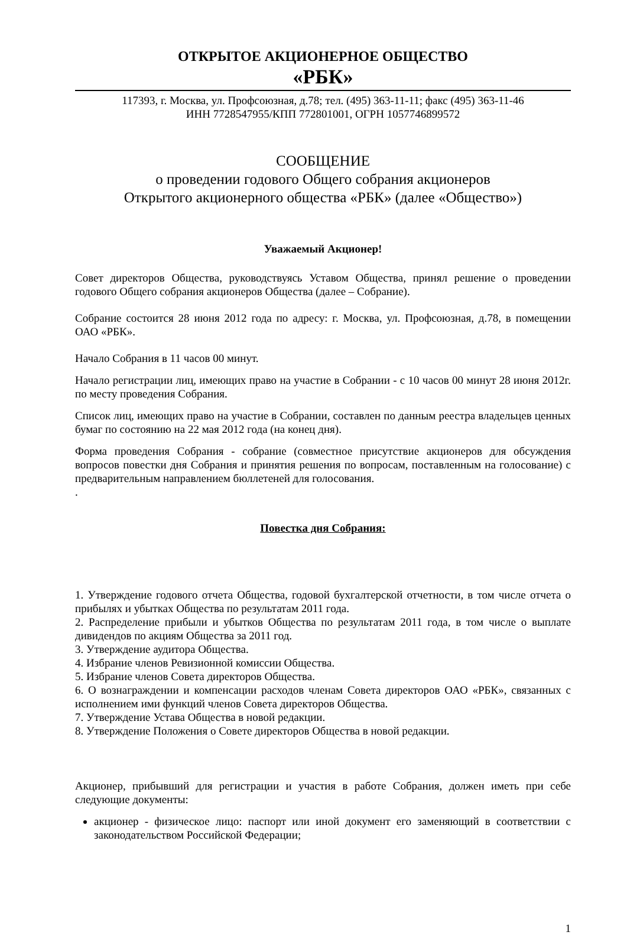ОТКРЫТОЕ АКЦИОНЕРНОЕ ОБЩЕСТВО
«РБК»
117393, г. Москва, ул. Профсоюзная, д.78; тел. (495) 363-11-11; факс (495) 363-11-46
ИНН 7728547955/КПП 772801001, ОГРН 1057746899572
СООБЩЕНИЕ
о проведении годового Общего собрания акционеров
Открытого акционерного общества «РБК» (далее «Общество»)
Уважаемый Акционер!
Совет директоров Общества, руководствуясь Уставом Общества, принял решение о проведении годового Общего собрания акционеров Общества (далее – Собрание).
Собрание состоится 28 июня 2012 года по адресу: г. Москва, ул. Профсоюзная, д.78, в помещении ОАО «РБК».
Начало Собрания в 11 часов 00 минут.
Начало регистрации лиц, имеющих право на участие в Собрании - с 10 часов 00 минут 28 июня 2012г. по месту проведения Собрания.
Список лиц, имеющих право на участие в Собрании, составлен по данным реестра владельцев ценных бумаг по состоянию на 22 мая 2012 года (на конец дня).
Форма проведения Собрания - собрание (совместное присутствие акционеров для обсуждения вопросов повестки дня Собрания и принятия решения по вопросам, поставленным на голосование) с предварительным направлением бюллетеней для голосования.
.
Повестка дня Собрания:
1. Утверждение годового отчета Общества, годовой бухгалтерской отчетности, в том числе отчета о прибылях и убытках Общества по результатам 2011 года.
2. Распределение прибыли и убытков Общества по результатам 2011 года, в том числе о выплате дивидендов по акциям Общества за 2011 год.
3. Утверждение аудитора Общества.
4. Избрание членов Ревизионной комиссии Общества.
5. Избрание членов Совета директоров Общества.
6. О вознаграждении и компенсации расходов членам Совета директоров ОАО «РБК», связанных с исполнением ими функций членов Совета директоров Общества.
7. Утверждение Устава Общества в новой редакции.
8. Утверждение Положения о Совете директоров Общества в новой редакции.
Акционер, прибывший для регистрации и участия в работе Собрания, должен иметь при себе следующие документы:
акционер - физическое лицо: паспорт или иной документ его заменяющий в соответствии с законодательством Российской Федерации;
1